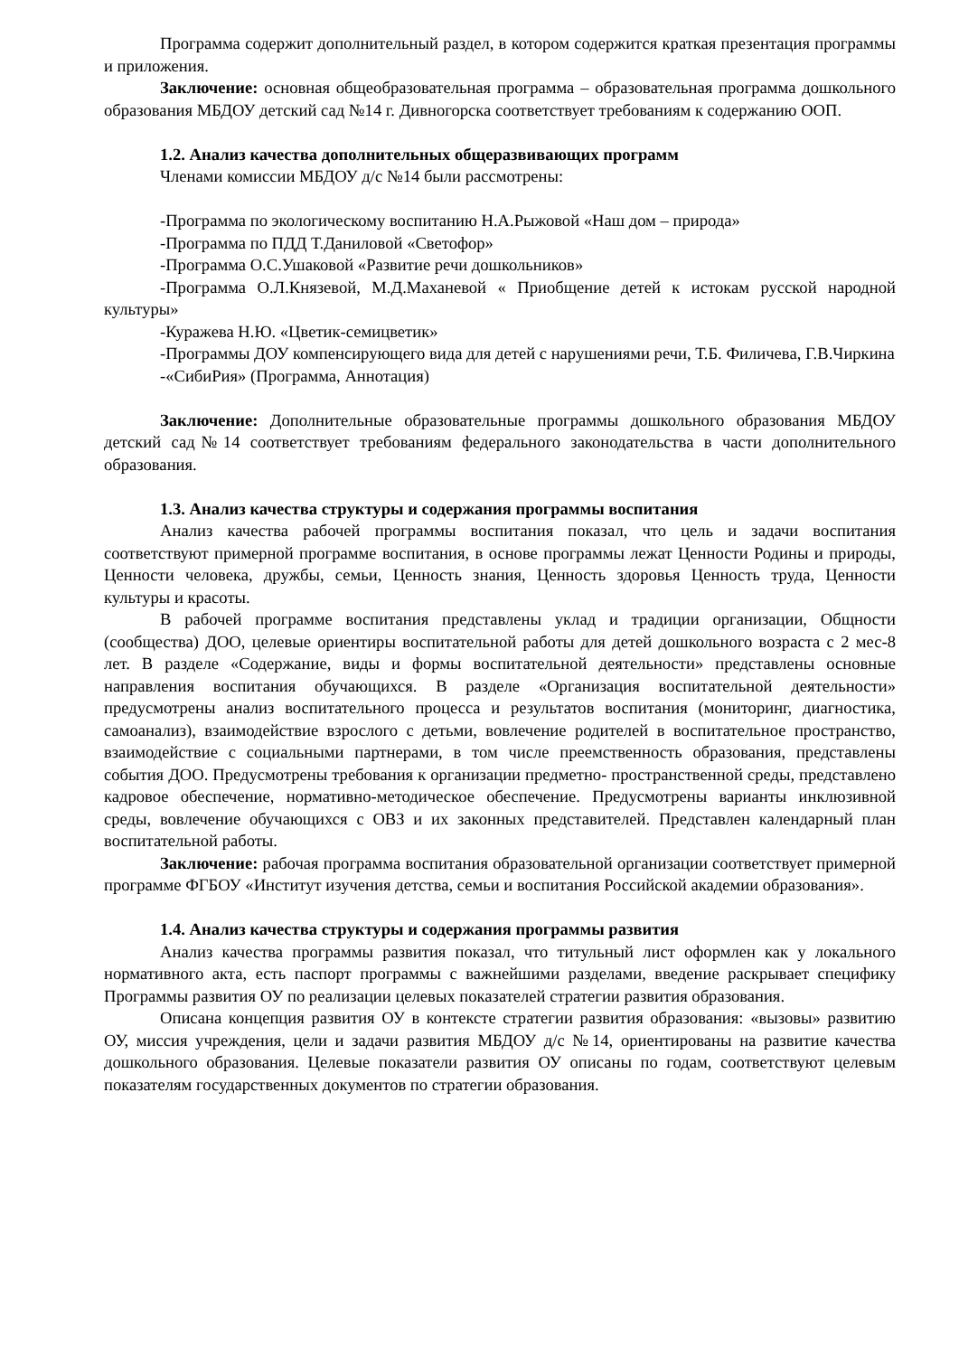Программа содержит дополнительный раздел, в котором содержится краткая презентация программы и приложения.
Заключение: основная общеобразовательная программа – образовательная программа дошкольного образования МБДОУ детский сад №14 г. Дивногорска соответствует требованиям к содержанию ООП.
1.2. Анализ качества дополнительных общеразвивающих программ
Членами комиссии МБДОУ д/с №14 были рассмотрены:
-Программа по экологическому воспитанию Н.А.Рыжовой «Наш дом – природа»
-Программа по ПДД Т.Даниловой «Светофор»
-Программа О.С.Ушаковой «Развитие речи дошкольников»
-Программа О.Л.Князевой, М.Д.Маханевой « Приобщение детей к истокам русской народной культуры»
-Куражева Н.Ю. «Цветик-семицветик»
-Программы ДОУ компенсирующего вида для детей с нарушениями речи, Т.Б. Филичева, Г.В.Чиркина
-«СибиРия» (Программа, Аннотация)
Заключение: Дополнительные образовательные программы дошкольного образования МБДОУ детский сад№14 соответствует требованиям федерального законодательства в части дополнительного образования.
1.3. Анализ качества структуры и содержания программы воспитания
Анализ качества рабочей программы воспитания показал, что цель и задачи воспитания соответствуют примерной программе воспитания, в основе программы лежат Ценности Родины и природы, Ценности человека, дружбы, семьи, Ценность знания, Ценность здоровья Ценность труда, Ценности культуры и красоты.
В рабочей программе воспитания представлены уклад и традиции организации, Общности (сообщества) ДОО, целевые ориентиры воспитательной работы для детей дошкольного возраста с 2 мес-8 лет. В разделе «Содержание, виды и формы воспитательной деятельности» представлены основные направления воспитания обучающихся. В разделе «Организация воспитательной деятельности» предусмотрены анализ воспитательного процесса и результатов воспитания (мониторинг, диагностика, самоанализ), взаимодействие взрослого с детьми, вовлечение родителей в воспитательное пространство, взаимодействие с социальными партнерами, в том числе преемственность образования, представлены события ДОО. Предусмотрены требования к организации предметно- пространственной среды, представлено кадровое обеспечение, нормативно-методическое обеспечение. Предусмотрены варианты инклюзивной среды, вовлечение обучающихся с ОВЗ и их законных представителей. Представлен календарный план воспитательной работы.
Заключение: рабочая программа воспитания образовательной организации соответствует примерной программе ФГБОУ «Институт изучения детства, семьи и воспитания Российской академии образования».
1.4. Анализ качества структуры и содержания программы развития
Анализ качества программы развития показал, что титульный лист оформлен как у локального нормативного акта, есть паспорт программы с важнейшими разделами, введение раскрывает специфику Программы развития ОУ по реализации целевых показателей стратегии развития образования.
Описана концепция развития ОУ в контексте стратегии развития образования: «вызовы» развитию ОУ, миссия учреждения, цели и задачи развития МБДОУ д/с №14, ориентированы на развитие качества дошкольного образования. Целевые показатели развития ОУ описаны по годам, соответствуют целевым показателям государственных документов по стратегии образования.